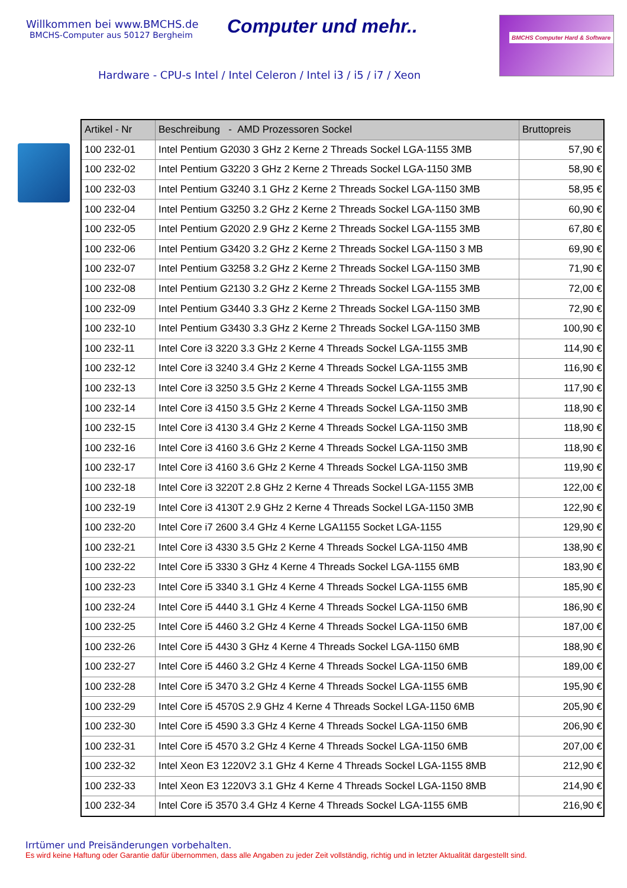Willkommen bei www.BMCHS.de
BMCHS-Computer aus 50127 Bergheim
Computer und mehr..
BMCHS Computer Hard & Software
Hardware - CPU-s Intel / Intel Celeron / Intel i3 / i5 / i7 / Xeon
| Artikel - Nr | Beschreibung - AMD Prozessoren Sockel | Bruttopreis |
| --- | --- | --- |
| 100 232-01 | Intel Pentium G2030 3 GHz 2 Kerne 2 Threads Sockel LGA-1155 3MB | 57,90 € |
| 100 232-02 | Intel Pentium G3220 3 GHz 2 Kerne 2 Threads Sockel LGA-1150 3MB | 58,90 € |
| 100 232-03 | Intel Pentium G3240 3.1 GHz 2 Kerne 2 Threads Sockel LGA-1150 3MB | 58,95 € |
| 100 232-04 | Intel Pentium G3250 3.2 GHz 2 Kerne 2 Threads Sockel LGA-1150 3MB | 60,90 € |
| 100 232-05 | Intel Pentium G2020 2.9 GHz 2 Kerne 2 Threads Sockel LGA-1155 3MB | 67,80 € |
| 100 232-06 | Intel Pentium G3420 3.2 GHz 2 Kerne 2 Threads Sockel LGA-1150 3 MB | 69,90 € |
| 100 232-07 | Intel Pentium G3258 3.2 GHz 2 Kerne 2 Threads Sockel LGA-1150 3MB | 71,90 € |
| 100 232-08 | Intel Pentium G2130 3.2 GHz 2 Kerne 2 Threads Sockel LGA-1155 3MB | 72,00 € |
| 100 232-09 | Intel Pentium G3440 3.3 GHz 2 Kerne 2 Threads Sockel LGA-1150 3MB | 72,90 € |
| 100 232-10 | Intel Pentium G3430 3.3 GHz 2 Kerne 2 Threads Sockel LGA-1150 3MB | 100,90 € |
| 100 232-11 | Intel Core i3 3220 3.3 GHz 2 Kerne 4 Threads Sockel LGA-1155 3MB | 114,90 € |
| 100 232-12 | Intel Core i3 3240 3.4 GHz 2 Kerne 4 Threads Sockel LGA-1155 3MB | 116,90 € |
| 100 232-13 | Intel Core i3 3250 3.5 GHz 2 Kerne 4 Threads Sockel LGA-1155 3MB | 117,90 € |
| 100 232-14 | Intel Core i3 4150 3.5 GHz 2 Kerne 4 Threads Sockel LGA-1150 3MB | 118,90 € |
| 100 232-15 | Intel Core i3 4130 3.4 GHz 2 Kerne 4 Threads Sockel LGA-1150 3MB | 118,90 € |
| 100 232-16 | Intel Core i3 4160 3.6 GHz 2 Kerne 4 Threads Sockel LGA-1150 3MB | 118,90 € |
| 100 232-17 | Intel Core i3 4160 3.6 GHz 2 Kerne 4 Threads Sockel LGA-1150 3MB | 119,90 € |
| 100 232-18 | Intel Core i3 3220T 2.8 GHz 2 Kerne 4 Threads Sockel LGA-1155 3MB | 122,00 € |
| 100 232-19 | Intel Core i3 4130T 2.9 GHz 2 Kerne 4 Threads Sockel LGA-1150 3MB | 122,90 € |
| 100 232-20 | Intel Core i7 2600 3.4 GHz 4 Kerne LGA1155 Socket LGA-1155 | 129,90 € |
| 100 232-21 | Intel Core i3 4330 3.5 GHz 2 Kerne 4 Threads Sockel LGA-1150 4MB | 138,90 € |
| 100 232-22 | Intel Core i5 3330 3 GHz 4 Kerne 4 Threads Sockel LGA-1155 6MB | 183,90 € |
| 100 232-23 | Intel Core i5 3340 3.1 GHz 4 Kerne 4 Threads Sockel LGA-1155 6MB | 185,90 € |
| 100 232-24 | Intel Core i5 4440 3.1 GHz 4 Kerne 4 Threads Sockel LGA-1150 6MB | 186,90 € |
| 100 232-25 | Intel Core i5 4460 3.2 GHz 4 Kerne 4 Threads Sockel LGA-1150 6MB | 187,00 € |
| 100 232-26 | Intel Core i5 4430 3 GHz 4 Kerne 4 Threads Sockel LGA-1150 6MB | 188,90 € |
| 100 232-27 | Intel Core i5 4460 3.2 GHz 4 Kerne 4 Threads Sockel LGA-1150 6MB | 189,00 € |
| 100 232-28 | Intel Core i5 3470 3.2 GHz 4 Kerne 4 Threads Sockel LGA-1155 6MB | 195,90 € |
| 100 232-29 | Intel Core i5 4570S 2.9 GHz 4 Kerne 4 Threads Sockel LGA-1150 6MB | 205,90 € |
| 100 232-30 | Intel Core i5 4590 3.3 GHz 4 Kerne 4 Threads Sockel LGA-1150 6MB | 206,90 € |
| 100 232-31 | Intel Core i5 4570 3.2 GHz 4 Kerne 4 Threads Sockel LGA-1150 6MB | 207,00 € |
| 100 232-32 | Intel Xeon E3 1220V2 3.1 GHz 4 Kerne 4 Threads Sockel LGA-1155 8MB | 212,90 € |
| 100 232-33 | Intel Xeon E3 1220V3 3.1 GHz 4 Kerne 4 Threads Sockel LGA-1150 8MB | 214,90 € |
| 100 232-34 | Intel Core i5 3570 3.4 GHz 4 Kerne 4 Threads Sockel LGA-1155 6MB | 216,90 € |
Irrtümer und Preisänderungen vorbehalten.
Es wird keine Haftung oder Garantie dafür übernommen, dass alle Angaben zu jeder Zeit vollständig, richtig und in letzter Aktualität dargestellt sind.